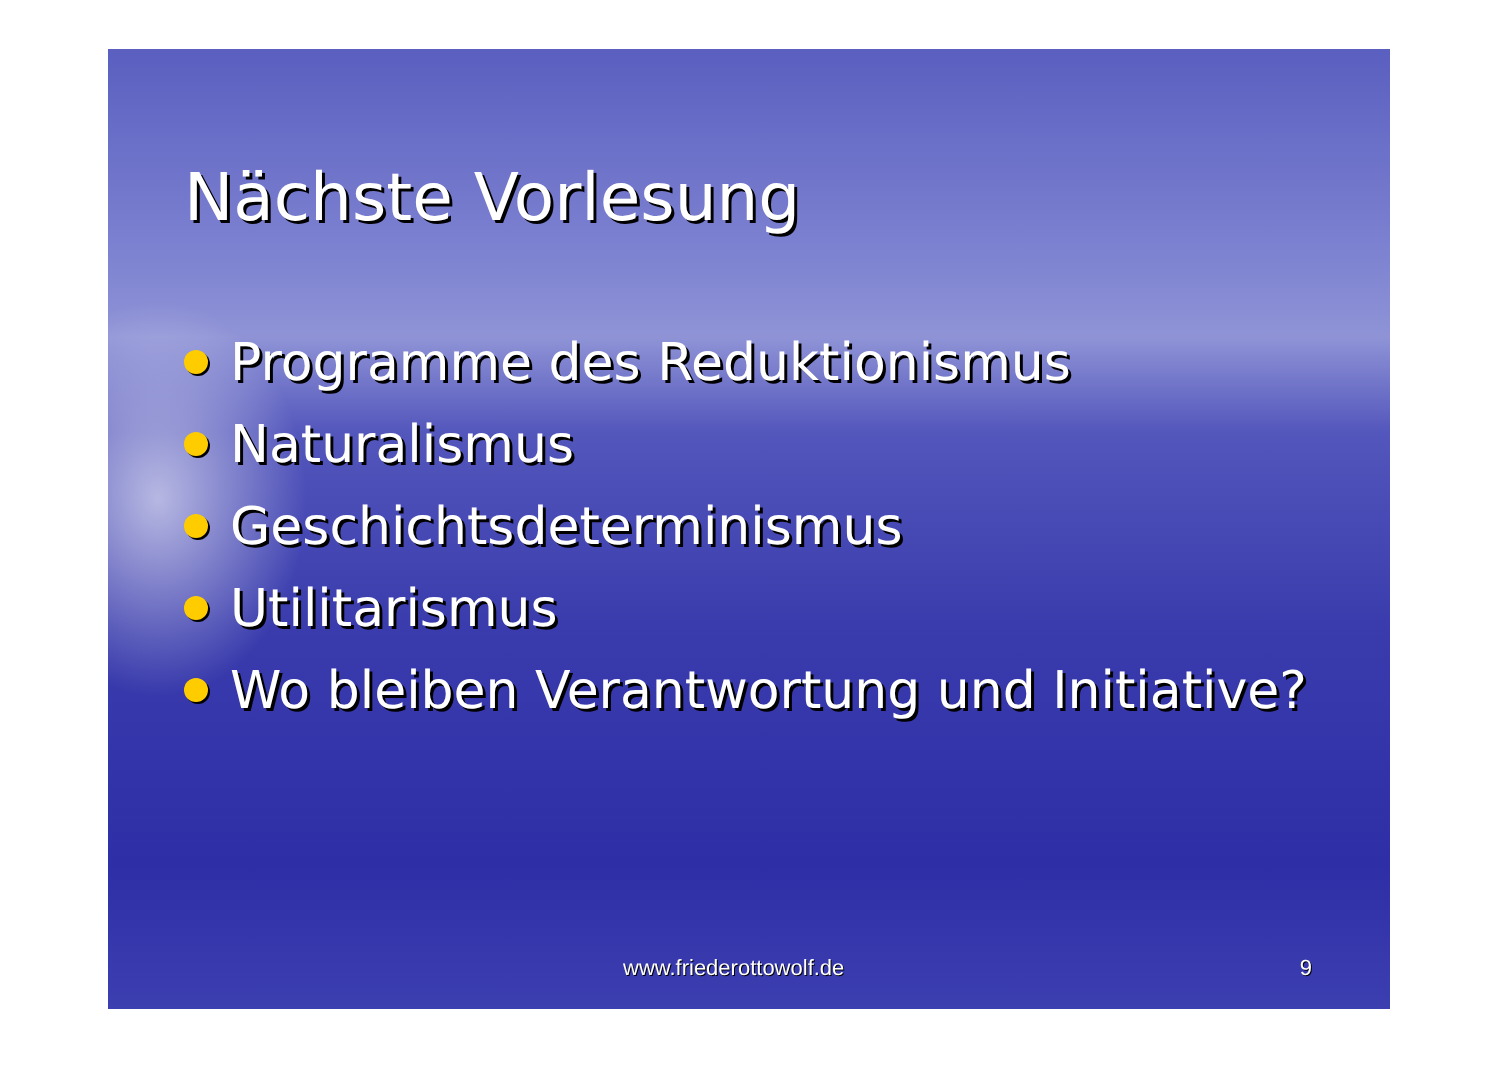Nächste Vorlesung
Programme des Reduktionismus
Naturalismus
Geschichtsdeterminismus
Utilitarismus
Wo bleiben Verantwortung und Initiative?
www.friederottowolf.de 9